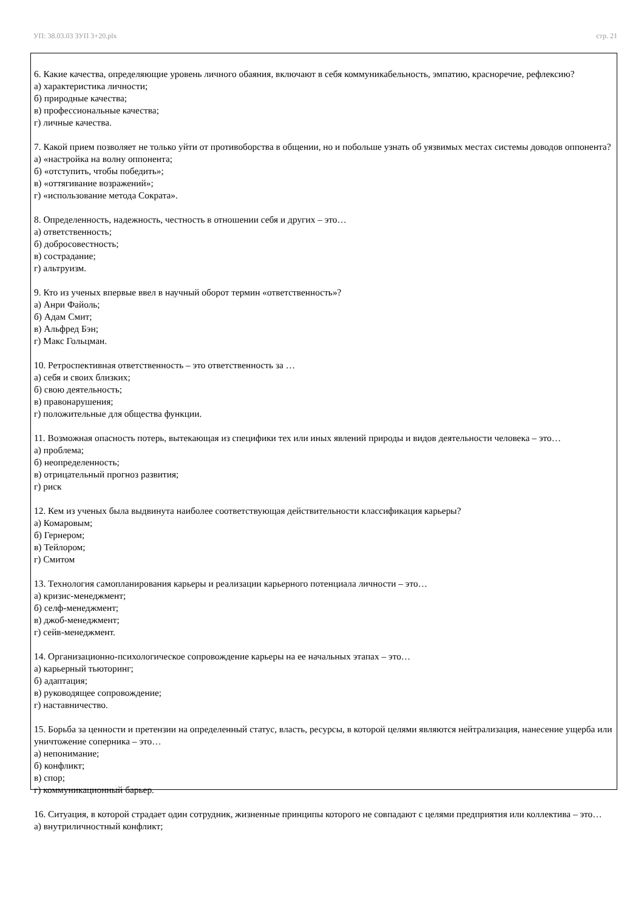УП: 38.03.03 ЗУП 3+20.plx стр. 21
6. Какие качества, определяющие уровень личного обаяния, включают в себя коммуникабельность, эмпатию, красноречие, рефлексию?
а) характеристика личности;
б) природные качества;
в) профессиональные качества;
г) личные качества.
7. Какой прием позволяет не только уйти от противоборства в общении, но и побольше узнать об уязвимых местах системы доводов оппонента?
а) «настройка на волну оппонента;
б) «отступить, чтобы победить»;
в) «оттягивание возражений»;
г) «использование метода Сократа».
8. Определенность, надежность, честность в отношении себя и других – это…
а) ответственность;
б) добросовестность;
в) сострадание;
г) альтруизм.
9. Кто из ученых впервые ввел в научный оборот термин «ответственность»?
а) Анри Файоль;
б) Адам Смит;
в) Альфред Бэн;
г) Макс Гольцман.
10. Ретроспективная ответственность – это ответственность за …
а) себя и своих близких;
б) свою деятельность;
в) правонарушения;
г) положительные для общества функции.
11. Возможная опасность потерь, вытекающая из специфики тех или иных явлений природы и видов деятельности человека – это…
а) проблема;
б) неопределенность;
в) отрицательный прогноз развития;
г) риск
12. Кем из ученых была выдвинута наиболее соответствующая действительности классификация карьеры?
а) Комаровым;
б) Гернером;
в) Тейлором;
г) Смитом
13. Технология самопланирования карьеры и реализации карьерного потенциала личности – это…
а) кризис-менеджмент;
б) селф-менеджмент;
в) джоб-менеджмент;
г) сейв-менеджмент.
14. Организационно-психологическое сопровождение карьеры на ее начальных этапах – это…
а) карьерный тьюторинг;
б) адаптация;
в) руководящее сопровождение;
г) наставничество.
15. Борьба за ценности и претензии на определенный статус, власть, ресурсы, в которой целями являются нейтрализация, нанесение ущерба или уничтожение соперника – это…
а) непонимание;
б) конфликт;
в) спор;
г) коммуникационный барьер.
16. Ситуация, в которой страдает один сотрудник, жизненные принципы которого не совпадают с целями предприятия или коллектива – это…
а) внутриличностный конфликт;